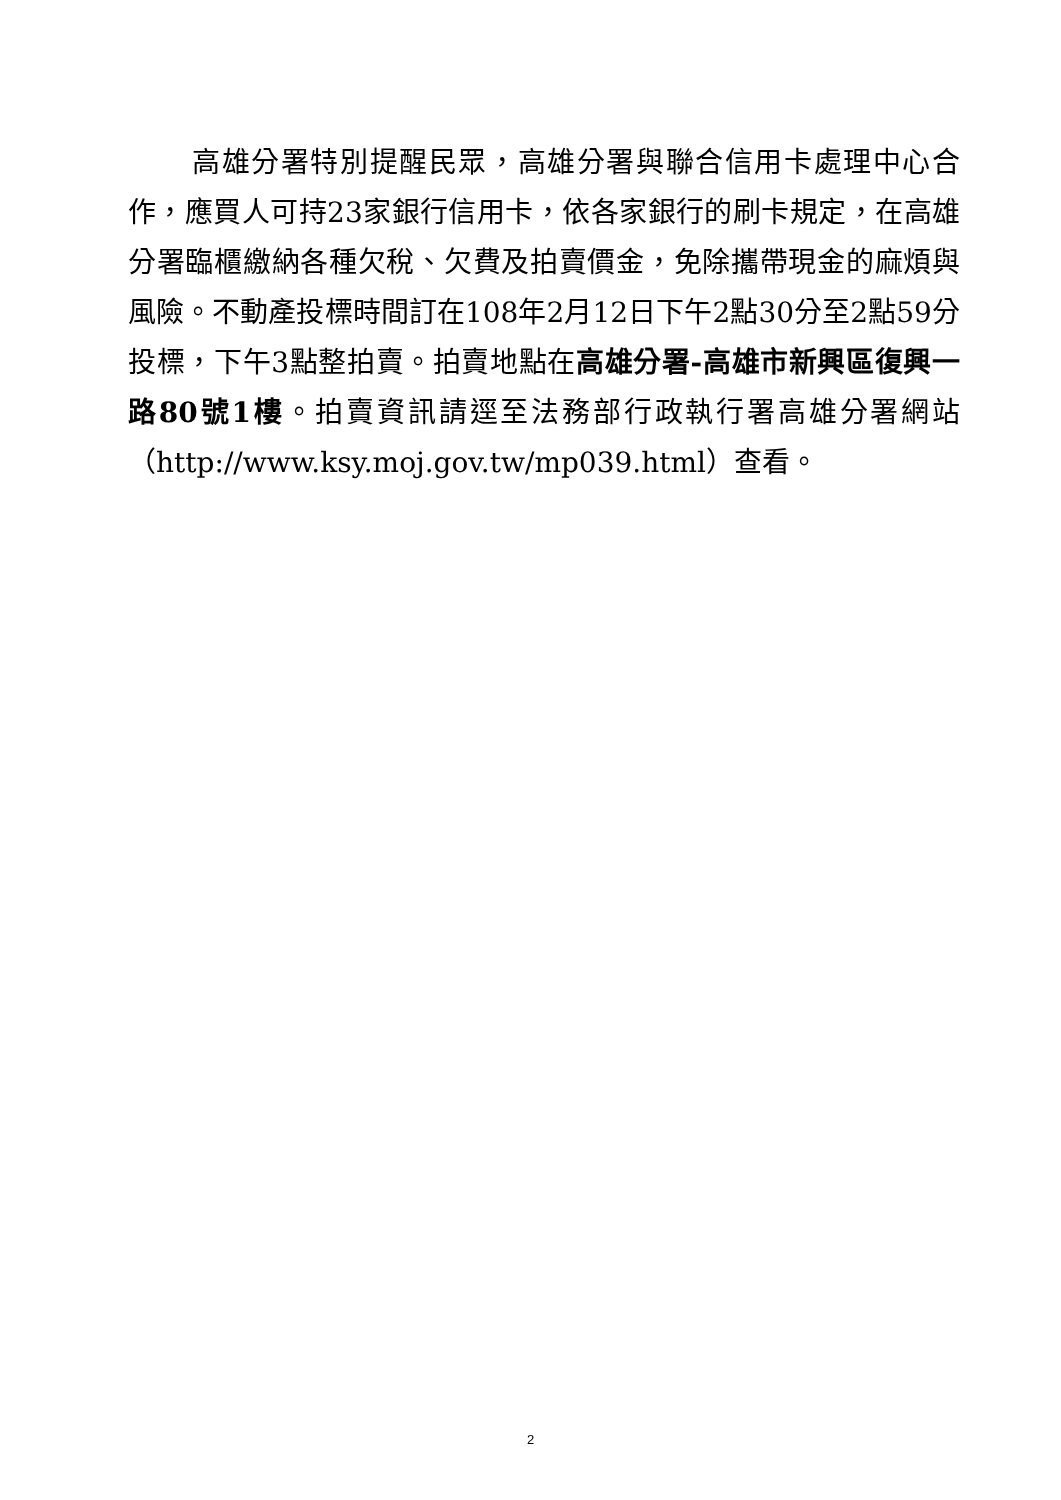高雄分署特別提醒民眾，高雄分署與聯合信用卡處理中心合作，應買人可持23家銀行信用卡，依各家銀行的刷卡規定，在高雄分署臨櫃繳納各種欠稅、欠費及拍賣價金，免除攜帶現金的麻煩與風險。不動產投標時間訂在108年2月12日下午2點30分至2點59分投標，下午3點整拍賣。拍賣地點在高雄分署-高雄市新興區復興一路80號1樓。拍賣資訊請逕至法務部行政執行署高雄分署網站（http://www.ksy.moj.gov.tw/mp039.html）查看。
2